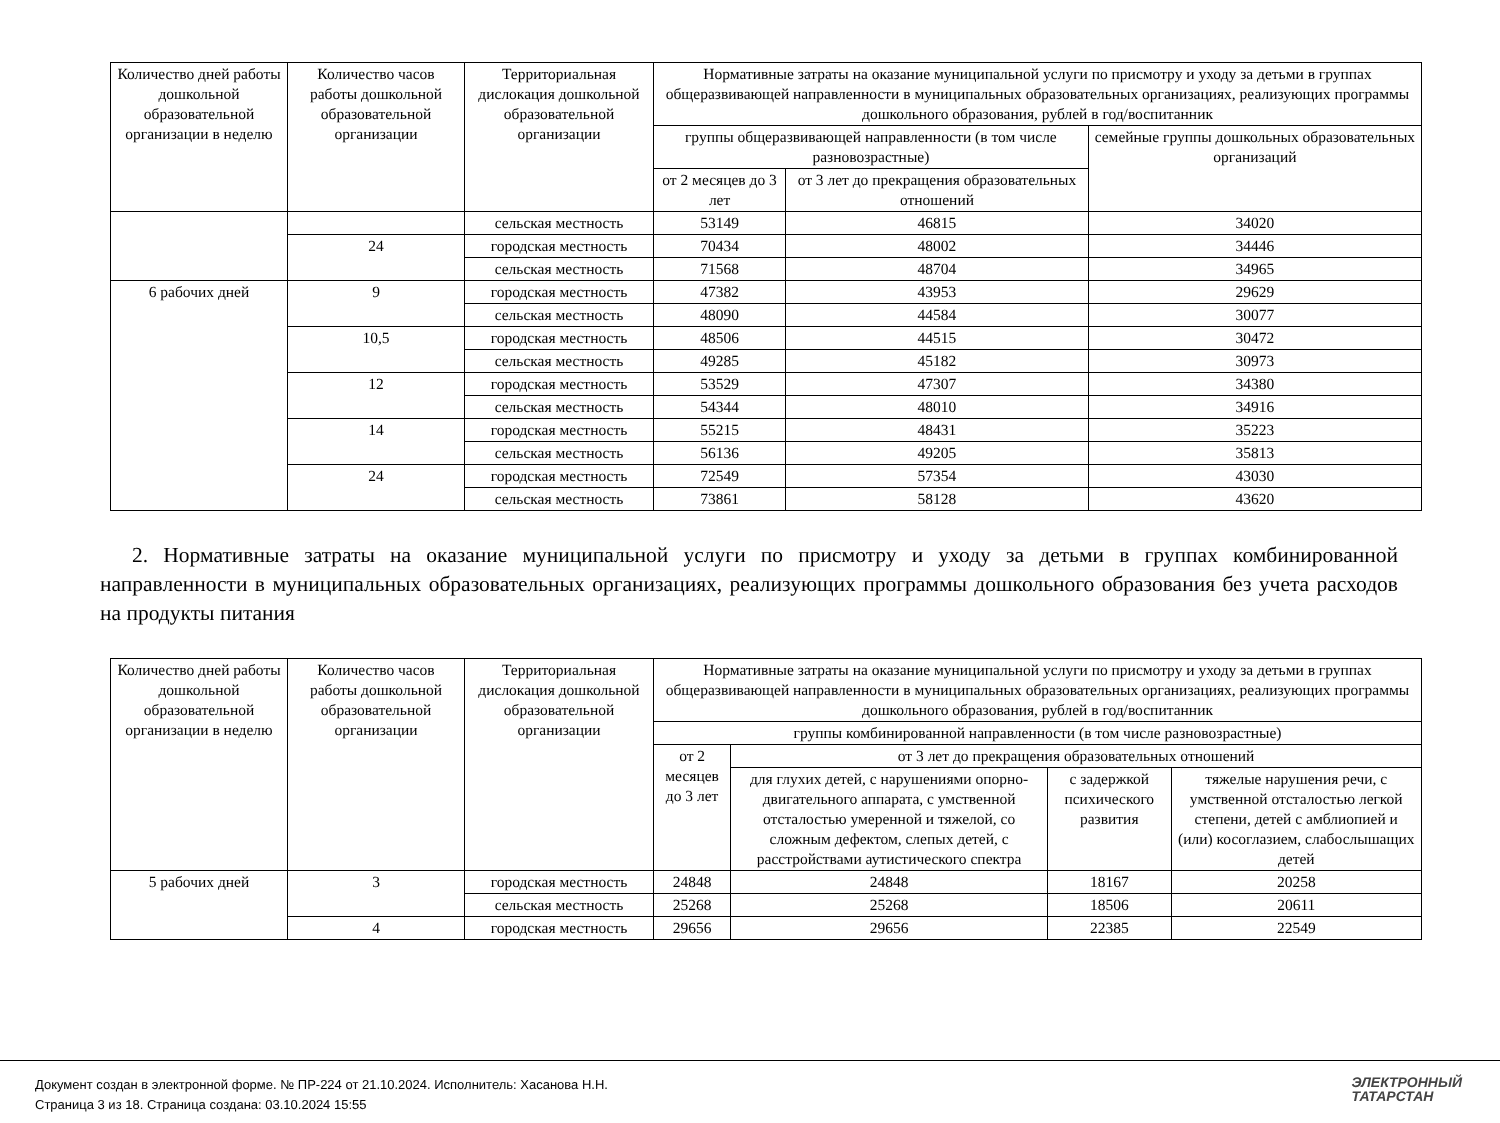| Количество дней работы дошкольной образовательной организации в неделю | Количество часов работы дошкольной образовательной организации | Территориальная дислокация дошкольной образовательной организации | Нормативные затраты на оказание муниципальной услуги по присмотру и уходу за детьми в группах общеразвивающей направленности в муниципальных образовательных организациях, реализующих программы дошкольного образования, рублей в год/воспитанник | | |
| --- | --- | --- | --- | --- | --- |
| | | | группы общеразвивающей направленности (в том числе разновозрастные) | | семейные группы дошкольных образовательных организаций |
| | | | от 2 месяцев до 3 лет | от 3 лет до прекращения образовательных отношений | |
| | | сельская местность | 53149 | 46815 | 34020 |
| | 24 | городская местность | 70434 | 48002 | 34446 |
| | | сельская местность | 71568 | 48704 | 34965 |
| 6 рабочих дней | 9 | городская местность | 47382 | 43953 | 29629 |
| | | сельская местность | 48090 | 44584 | 30077 |
| | 10,5 | городская местность | 48506 | 44515 | 30472 |
| | | сельская местность | 49285 | 45182 | 30973 |
| | 12 | городская местность | 53529 | 47307 | 34380 |
| | | сельская местность | 54344 | 48010 | 34916 |
| | 14 | городская местность | 55215 | 48431 | 35223 |
| | | сельская местность | 56136 | 49205 | 35813 |
| | 24 | городская местность | 72549 | 57354 | 43030 |
| | | сельская местность | 73861 | 58128 | 43620 |
2. Нормативные затраты на оказание муниципальной услуги по присмотру и уходу за детьми в группах комбинированной направленности в муниципальных образовательных организациях, реализующих программы дошкольного образования без учета расходов на продукты питания
| Количество дней работы дошкольной образовательной организации в неделю | Количество часов работы дошкольной образовательной организации | Территориальная дислокация дошкольной образовательной организации | Нормативные затраты на оказание муниципальной услуги по присмотру и уходу за детьми в группах общеразвивающей направленности в муниципальных образовательных организациях, реализующих программы дошкольного образования, рублей в год/воспитанник | | | |
| --- | --- | --- | --- | --- | --- | --- |
| | | | группы комбинированной направленности (в том числе разновозрастные) | | | |
| | | | от 2 месяцев до 3 лет | от 3 лет до прекращения образовательных отношений | | |
| | | | | для глухих детей, с нарушениями опорно-двигательного аппарата, с умственной отсталостью умеренной и тяжелой, со сложным дефектом, слепых детей, с расстройствами аутистического спектра | с задержкой психического развития | тяжелые нарушения речи, с умственной отсталостью легкой степени, детей с амблиопией и (или) косоглазием, слабослышащих детей |
| 5 рабочих дней | 3 | городская местность | 24848 | 24848 | 18167 | 20258 |
| | | сельская местность | 25268 | 25268 | 18506 | 20611 |
| | 4 | городская местность | 29656 | 29656 | 22385 | 22549 |
Документ создан в электронной форме. № ПР-224 от 21.10.2024. Исполнитель: Хасанова Н.Н.
Страница 3 из 18. Страница создана: 03.10.2024 15:55
ЭЛЕКТРОННЫЙ
ТАТАРСТАН